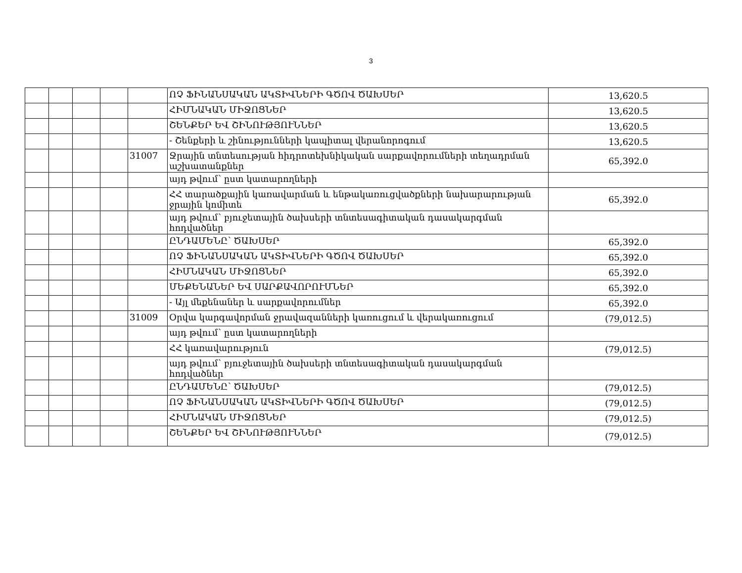3
| | | | | | ՈՉ ՖԻՆԱՆՍԱԿԱՆ ԱԿՏԻՎՆԵՐԻ ԳԾՈՎ ԾԱԽՍԵՐ | 13,620.5 |
| | | | | | ՀԻՄՆԱԿԱՆ ՄԻՋՈՑՆԵՐ | 13,620.5 |
| | | | | | ՇԵՆՔԵՐ ԵՎ ՇԻՆՈՒԹՅՈՒՆՆԵՐ | 13,620.5 |
| | | | | | - Շենքերի և շինությունների կապիտալ վերանորոգում | 13,620.5 |
| | | | | 31007 | Ջրային տնտեսության հիդրոտեխնիկական սարքավորումների տեղադրման աշխատանքներ | 65,392.0 |
| | | | | | այդ թվում՝ ըստ կատարողների | |
| | | | | | ՀՀ տարածքային կառավարման և ենթակառուցվածքների նախարարության ջրային կոմիտե | 65,392.0 |
| | | | | | այդ թվում՝ բյուջետային ծախսերի տնտեսագիտական դասակարգման հոդվածներ | |
| | | | | | ԸՆԴԱՄԵՆԸ՝ ԾԱԽՍԵՐ | 65,392.0 |
| | | | | | ՈՉ ՖԻՆԱՆՍԱԿԱՆ ԱԿՏԻՎՆԵՐԻ ԳԾՈՎ ԾԱԽՍԵՐ | 65,392.0 |
| | | | | | ՀԻՄՆԱԿԱՆ ՄԻՋՈՑՆԵՐ | 65,392.0 |
| | | | | | ՄԵՔԵՆԱՆԵՐ ԵՎ ՍԱՐՔԱՎՈՐՈՒՄՆԵՐ | 65,392.0 |
| | | | | | - Այլ մեքենաներ և սարքավորումներ | 65,392.0 |
| | | | | 31009 | Օրվա կարգավորման ջրավազանների կառուցում և վերակառուցում | (79,012.5) |
| | | | | | այդ թվում՝ ըստ կատարողների | |
| | | | | | ՀՀ կառավարություն | (79,012.5) |
| | | | | | այդ թվում՝ բյուջետային ծախսերի տնտեսագիտական դասակարգման հոդվածներ | |
| | | | | | ԸՆԴԱՄԵՆԸ՝ ԾԱԽՍԵՐ | (79,012.5) |
| | | | | | ՈՉ ՖԻՆԱՆՍԱԿԱՆ ԱԿՏԻՎՆԵՐԻ ԳԾՈՎ ԾԱԽՍԵՐ | (79,012.5) |
| | | | | | ՀԻՄՆԱԿԱՆ ՄԻՋՈՑՆԵՐ | (79,012.5) |
| | | | | | ՇԵՆՔԵՐ ԵՎ ՇԻՆՈՒԹՅՈՒՆՆԵՐ | (79,012.5) |